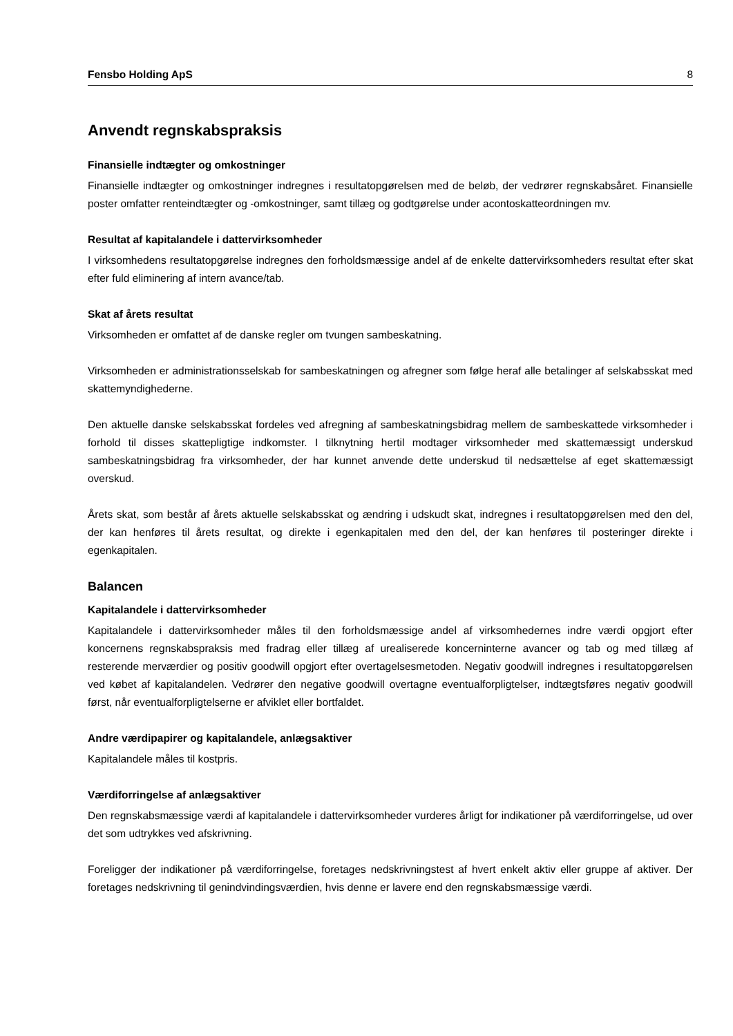Fensbo Holding ApS 8
Anvendt regnskabspraksis
Finansielle indtægter og omkostninger
Finansielle indtægter og omkostninger indregnes i resultatopgørelsen med de beløb, der vedrører regnskabsåret. Finansielle poster omfatter renteindtægter og -omkostninger, samt tillæg og godtgørelse under acontoskatteordningen mv.
Resultat af kapitalandele i dattervirksomheder
I virksomhedens resultatopgørelse indregnes den forholdsmæssige andel af de enkelte dattervirksomheders resultat efter skat efter fuld eliminering af intern avance/tab.
Skat af årets resultat
Virksomheden er omfattet af de danske regler om tvungen sambeskatning.
Virksomheden er administrationsselskab for sambeskatningen og afregner som følge heraf alle betalinger af selskabsskat med skattemyndighederne.
Den aktuelle danske selskabsskat fordeles ved afregning af sambeskatningsbidrag mellem de sambeskattede virksomheder i forhold til disses skattepligtige indkomster. I tilknytning hertil modtager virksomheder med skattemæssigt underskud sambeskatningsbidrag fra virksomheder, der har kunnet anvende dette underskud til nedsættelse af eget skattemæssigt overskud.
Årets skat, som består af årets aktuelle selskabsskat og ændring i udskudt skat, indregnes i resultatopgørelsen med den del, der kan henføres til årets resultat, og direkte i egenkapitalen med den del, der kan henføres til posteringer direkte i egenkapitalen.
Balancen
Kapitalandele i dattervirksomheder
Kapitalandele i dattervirksomheder måles til den forholdsmæssige andel af virksomhedernes indre værdi opgjort efter koncernens regnskabspraksis med fradrag eller tillæg af urealiserede koncerninterne avancer og tab og med tillæg af resterende merværdier og positiv goodwill opgjort efter overtagelsesmetoden. Negativ goodwill indregnes i resultatopgørelsen ved købet af kapitalandelen. Vedrører den negative goodwill overtagne eventualforpligtelser, indtægtsføres negativ goodwill først, når eventualforpligtelserne er afviklet eller bortfaldet.
Andre værdipapirer og kapitalandele, anlægsaktiver
Kapitalandele måles til kostpris.
Værdiforringelse af anlægsaktiver
Den regnskabsmæssige værdi af kapitalandele i dattervirksomheder vurderes årligt for indikationer på værdiforringelse, ud over det som udtrykkes ved afskrivning.
Foreligger der indikationer på værdiforringelse, foretages nedskrivningstest af hvert enkelt aktiv eller gruppe af aktiver. Der foretages nedskrivning til genindvindingsværdien, hvis denne er lavere end den regnskabsmæssige værdi.